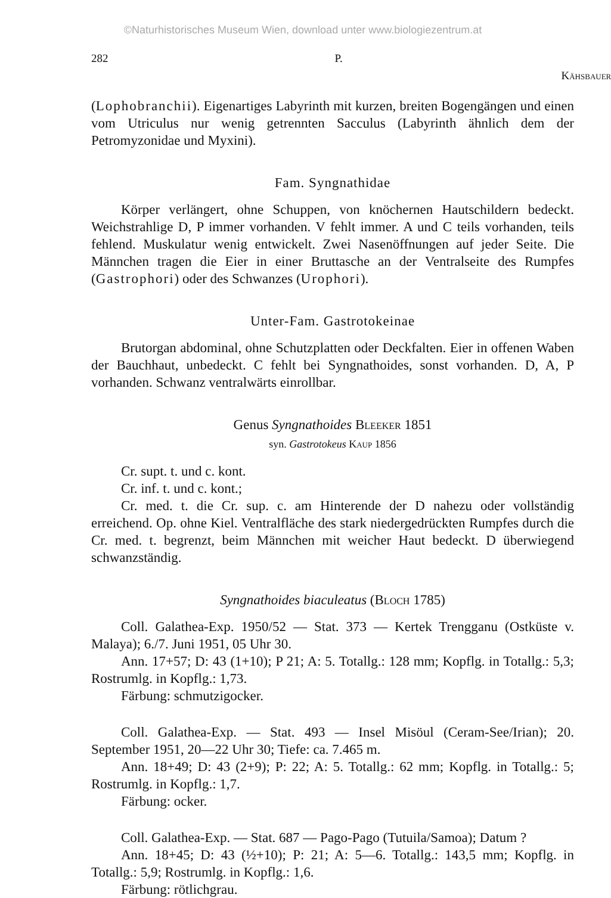©Naturhistorisches Museum Wien, download unter www.biologiezentrum.at
282 P. Kähsbauer
(Lophobranchii). Eigenartiges Labyrinth mit kurzen, breiten Bogengängen und einen vom Utriculus nur wenig getrennten Sacculus (Labyrinth ähnlich dem der Petromyzonidae und Myxini).
Fam. Syngnathidae
Körper verlängert, ohne Schuppen, von knöchernen Hautschildern bedeckt. Weichstrahlige D, P immer vorhanden. V fehlt immer. A und C teils vorhanden, teils fehlend. Muskulatur wenig entwickelt. Zwei Nasenöffnungen auf jeder Seite. Die Männchen tragen die Eier in einer Bruttasche an der Ventralseite des Rumpfes (Gastrophori) oder des Schwanzes (Urophori).
Unter-Fam. Gastrotokeinae
Brutorgan abdominal, ohne Schutzplatten oder Deckfalten. Eier in offenen Waben der Bauchhaut, unbedeckt. C fehlt bei Syngnathoides, sonst vorhanden. D, A, P vorhanden. Schwanz ventralwärts einrollbar.
Genus Syngnathoides Bleeker 1851
syn. Gastrotokeus Kaup 1856
Cr. supt. t. und c. kont.
Cr. inf. t. und c. kont.;
Cr. med. t. die Cr. sup. c. am Hinterende der D nahezu oder vollständig erreichend. Op. ohne Kiel. Ventralfläche des stark niedergedrückten Rumpfes durch die Cr. med. t. begrenzt, beim Männchen mit weicher Haut bedeckt. D überwiegend schwanzständig.
Syngnathoides biaculeatus (Bloch 1785)
Coll. Galathea-Exp. 1950/52 — Stat. 373 — Kertek Trengganu (Ostküste v. Malaya); 6./7. Juni 1951, 05 Uhr 30.
Ann. 17+57; D: 43 (1+10); P 21; A: 5. Totallg.: 128 mm; Kopflg. in Totallg.: 5,3; Rostrumlg. in Kopflg.: 1,73.
Färbung: schmutzigocker.
Coll. Galathea-Exp. — Stat. 493 — Insel Misöul (Ceram-See/Irian); 20. September 1951, 20—22 Uhr 30; Tiefe: ca. 7.465 m.
Ann. 18+49; D: 43 (2+9); P: 22; A: 5. Totallg.: 62 mm; Kopflg. in Totallg.: 5; Rostrumlg. in Kopflg.: 1,7.
Färbung: ocker.
Coll. Galathea-Exp. — Stat. 687 — Pago-Pago (Tutuila/Samoa); Datum ?
Ann. 18+45; D: 43 (½+10); P: 21; A: 5—6. Totallg.: 143,5 mm; Kopflg. in Totallg.: 5,9; Rostrumlg. in Kopflg.: 1,6.
Färbung: rötlichgrau.